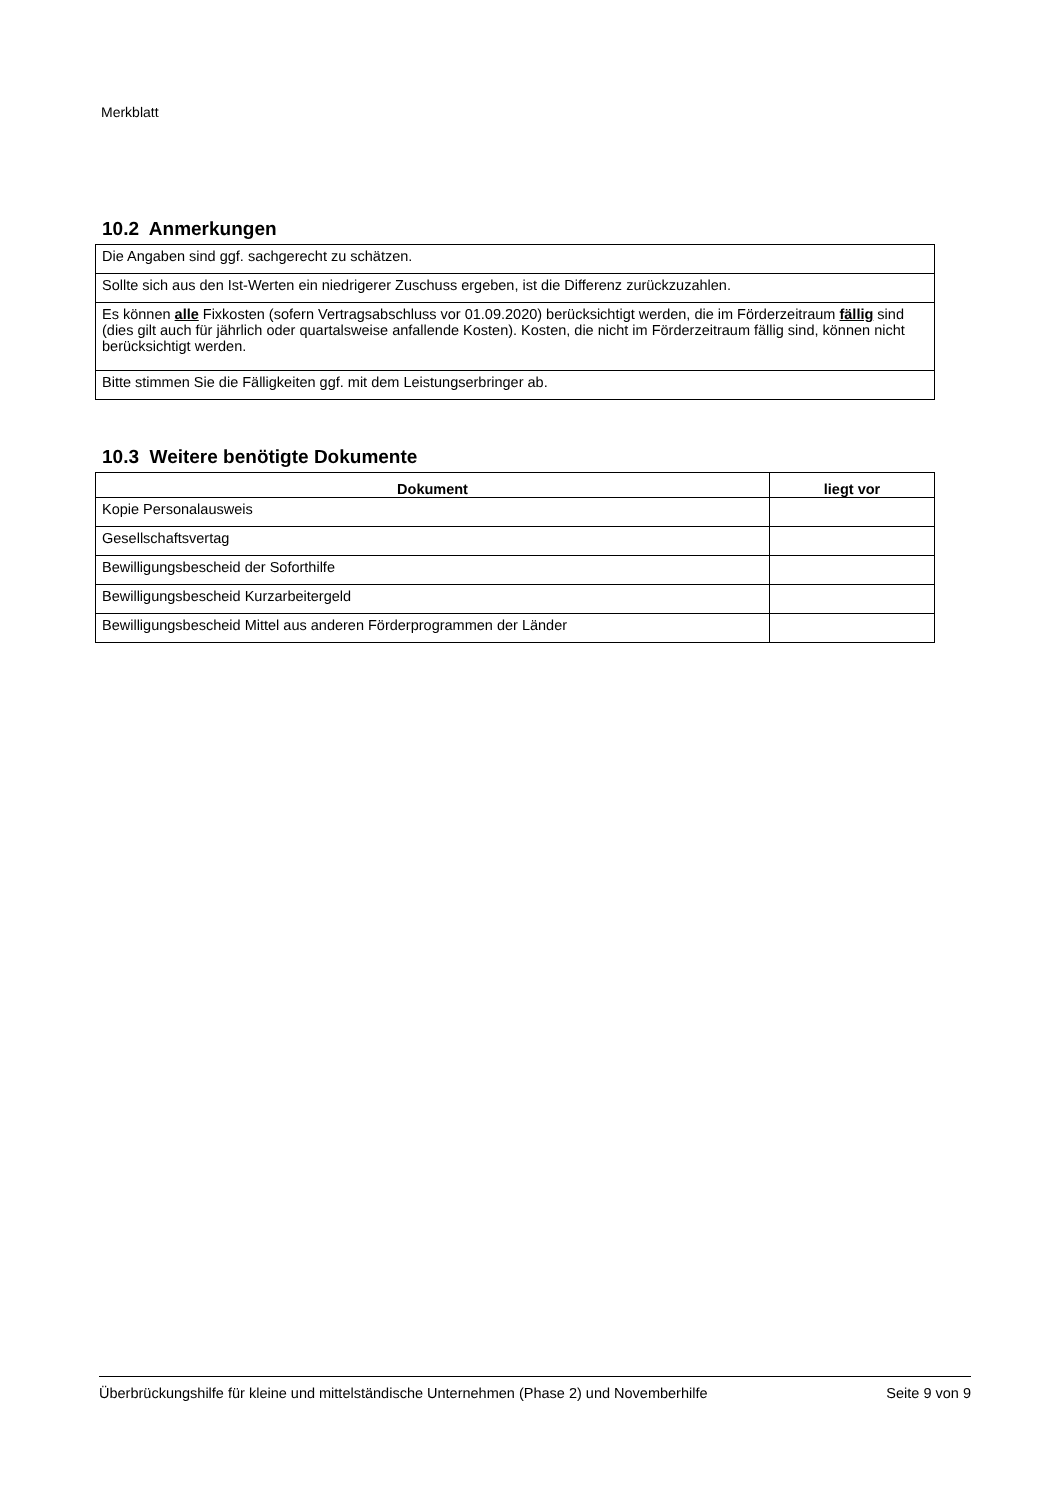Merkblatt
10.2 Anmerkungen
| Die Angaben sind ggf. sachgerecht zu schätzen. |
| Sollte sich aus den Ist-Werten ein niedrigerer Zuschuss ergeben, ist die Differenz zurückzuzahlen. |
| Es können alle Fixkosten (sofern Vertragsabschluss vor 01.09.2020) berücksichtigt werden, die im Förderzeitraum fällig sind (dies gilt auch für jährlich oder quartalsweise anfallende Kosten). Kosten, die nicht im Förderzeitraum fällig sind, können nicht berücksichtigt werden. |
| Bitte stimmen Sie die Fälligkeiten ggf. mit dem Leistungserbringer ab. |
10.3 Weitere benötigte Dokumente
| Dokument | liegt vor |
| --- | --- |
| Kopie Personalausweis | |
| Gesellschaftsvertag | |
| Bewilligungsbescheid der Soforthilfe | |
| Bewilligungsbescheid Kurzarbeitergeld | |
| Bewilligungsbescheid Mittel aus anderen Förderprogrammen der Länder | |
Überbrückungshilfe für kleine und mittelständische Unternehmen (Phase 2) und Novemberhilfe Seite 9 von 9